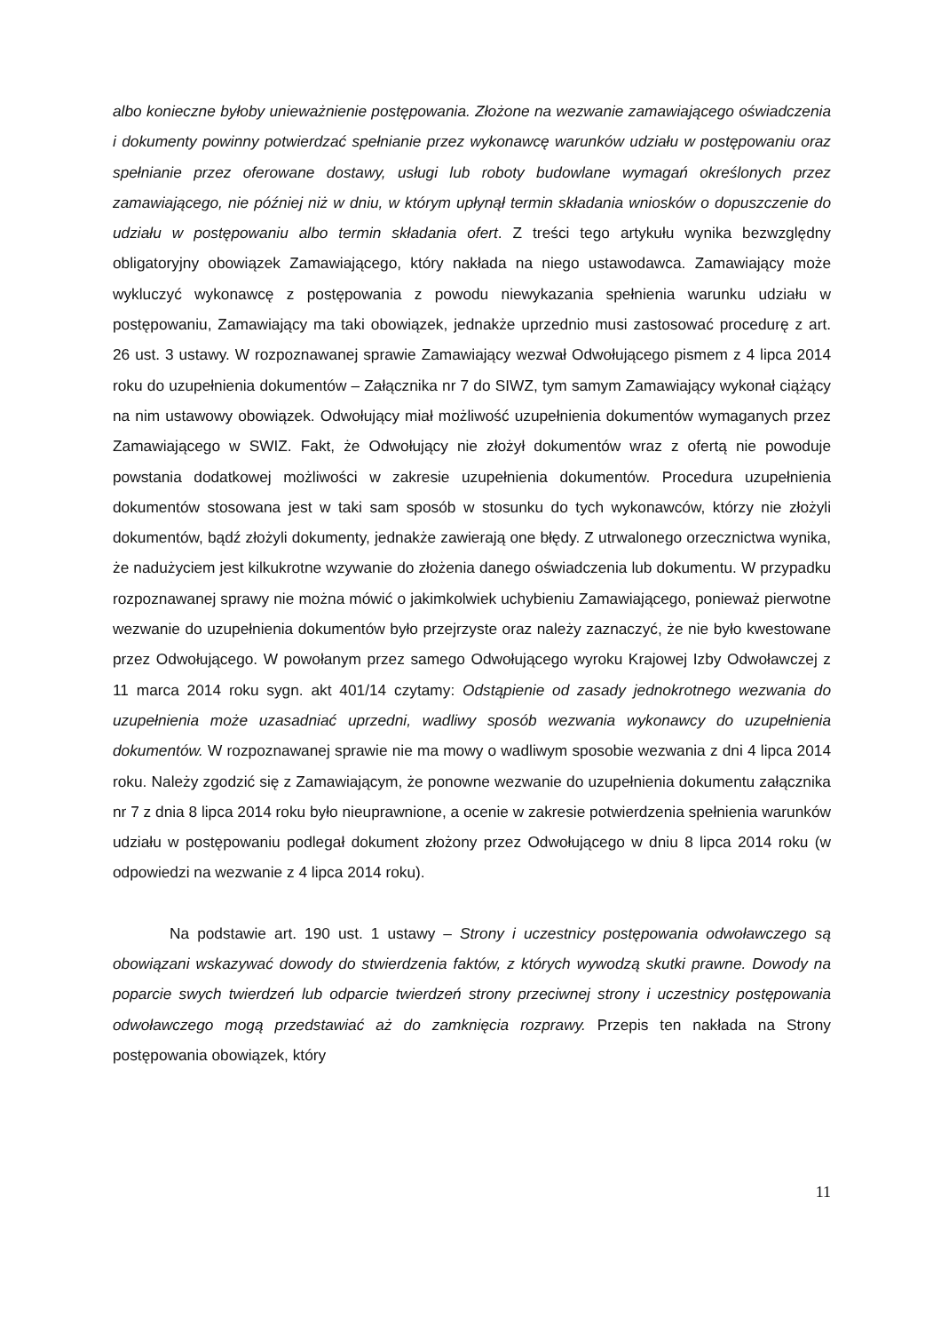albo konieczne byłoby unieważnienie postępowania. Złożone na wezwanie zamawiającego oświadczenia i dokumenty powinny potwierdzać spełnianie przez wykonawcę warunków udziału w postępowaniu oraz spełnianie przez oferowane dostawy, usługi lub roboty budowlane wymagań określonych przez zamawiającego, nie później niż w dniu, w którym upłynął termin składania wniosków o dopuszczenie do udziału w postępowaniu albo termin składania ofert. Z treści tego artykułu wynika bezwzględny obligatoryjny obowiązek Zamawiającego, który nakłada na niego ustawodawca. Zamawiający może wykluczyć wykonawcę z postępowania z powodu niewykazania spełnienia warunku udziału w postępowaniu, Zamawiający ma taki obowiązek, jednakże uprzednio musi zastosować procedurę z art. 26 ust. 3 ustawy. W rozpoznawanej sprawie Zamawiający wezwał Odwołującego pismem z 4 lipca 2014 roku do uzupełnienia dokumentów – Załącznika nr 7 do SIWZ, tym samym Zamawiający wykonał ciążący na nim ustawowy obowiązek. Odwołujący miał możliwość uzupełnienia dokumentów wymaganych przez Zamawiającego w SWIZ. Fakt, że Odwołujący nie złożył dokumentów wraz z ofertą nie powoduje powstania dodatkowej możliwości w zakresie uzupełnienia dokumentów. Procedura uzupełnienia dokumentów stosowana jest w taki sam sposób w stosunku do tych wykonawców, którzy nie złożyli dokumentów, bądź złożyli dokumenty, jednakże zawierają one błędy. Z utrwalonego orzecznictwa wynika, że nadużyciem jest kilkukrotne wzywanie do złożenia danego oświadczenia lub dokumentu. W przypadku rozpoznawanej sprawy nie można mówić o jakimkolwiek uchybieniu Zamawiającego, ponieważ pierwotne wezwanie do uzupełnienia dokumentów było przejrzyste oraz należy zaznaczyć, że nie było kwestowane przez Odwołującego. W powołanym przez samego Odwołującego wyroku Krajowej Izby Odwoławczej z 11 marca 2014 roku sygn. akt 401/14 czytamy: Odstąpienie od zasady jednokrotnego wezwania do uzupełnienia może uzasadniać uprzedni, wadliwy sposób wezwania wykonawcy do uzupełnienia dokumentów. W rozpoznawanej sprawie nie ma mowy o wadliwym sposobie wezwania z dni 4 lipca 2014 roku. Należy zgodzić się z Zamawiającym, że ponowne wezwanie do uzupełnienia dokumentu załącznika nr 7 z dnia 8 lipca 2014 roku było nieuprawnione, a ocenie w zakresie potwierdzenia spełnienia warunków udziału w postępowaniu podlegał dokument złożony przez Odwołującego w dniu 8 lipca 2014 roku (w odpowiedzi na wezwanie z 4 lipca 2014 roku).
Na podstawie art. 190 ust. 1 ustawy – Strony i uczestnicy postępowania odwoławczego są obowiązani wskazywać dowody do stwierdzenia faktów, z których wywodzą skutki prawne. Dowody na poparcie swych twierdzeń lub odparcie twierdzeń strony przeciwnej strony i uczestnicy postępowania odwoławczego mogą przedstawiać aż do zamknięcia rozprawy. Przepis ten nakłada na Strony postępowania obowiązek, który
11